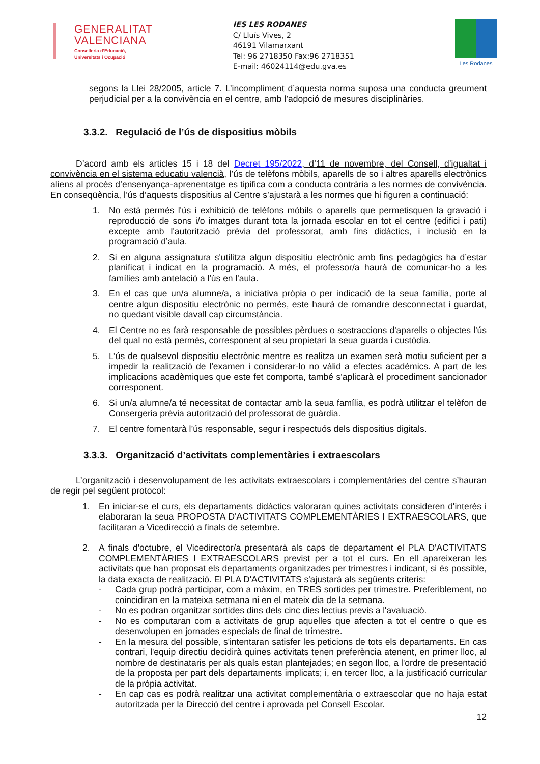GENERALITAT
VALENCIANA
Conselleria d’Educació,
Universitats i Ocupació
IES LES RODANES
C/ Lluís Vives, 2
46191 Vilamarxant
Tel: 96 2718350 Fax:96 2718351
E-mail: 46024114@edu.gva.es
Les Rodanes
segons la Llei 28/2005, article 7. L’incompliment d’aquesta norma suposa una conducta greument perjudicial per a la convivència en el centre, amb l’adopció de mesures disciplinàries.
3.3.2. Regulació de l’ús de dispositius mòbils
D’acord amb els articles 15 i 18 del Decret 195/2022, d’11 de novembre, del Consell, d’igualtat i convivència en el sistema educatiu valencià, l’ús de telèfons mòbils, aparells de so i altres aparells electrònics aliens al procés d’ensenyança-aprenentatge es tipifica com a conducta contrària a les normes de convivència. En conseqüència, l’ús d’aquests dispositius al Centre s’ajustarà a les normes que hi figuren a continuació:
1. No està permés l'ús i exhibició de telèfons mòbils o aparells que permetisquen la gravació i reproducció de sons i/o imatges durant tota la jornada escolar en tot el centre (edifici i pati) excepte amb l'autorització prèvia del professorat, amb fins didàctics, i inclusió en la programació d’aula.
2. Si en alguna assignatura s'utilitza algun dispositiu electrònic amb fins pedagògics ha d’estar planificat i indicat en la programació. A més, el professor/a haurà de comunicar-ho a les famílies amb antelació a l'ús en l'aula.
3. En el cas que un/a alumne/a, a iniciativa pròpia o per indicació de la seua família, porte al centre algun dispositiu electrònic no permés, este haurà de romandre desconnectat i guardat, no quedant visible davall cap circumstància.
4. El Centre no es farà responsable de possibles pèrdues o sostraccions d'aparells o objectes l'ús del qual no està permés, corresponent al seu propietari la seua guarda i custòdia.
5. L’ús de qualsevol dispositiu electrònic mentre es realitza un examen serà motiu suficient per a impedir la realització de l'examen i considerar-lo no vàlid a efectes acadèmics. A part de les implicacions acadèmiques que este fet comporta, també s'aplicarà el procediment sancionador corresponent.
6. Si un/a alumne/a té necessitat de contactar amb la seua família, es podrà utilitzar el telèfon de Consergeria prèvia autorització del professorat de guàrdia.
7. El centre fomentarà l’ús responsable, segur i respectuós dels dispositius digitals.
3.3.3. Organització d’activitats complementàries i extraescolars
L’organització i desenvolupament de les activitats extraescolars i complementàries del centre s’hauran de regir pel següent protocol:
1. En iniciar-se el curs, els departaments didàctics valoraran quines activitats consideren d'interés i elaboraran la seua PROPOSTA D'ACTIVITATS COMPLEMENTÀRIES I EXTRAESCOLARS, que facilitaran a Vicedirecció a finals de setembre.
2. A finals d'octubre, el Vicedirector/a presentarà als caps de departament el PLA D'ACTIVITATS COMPLEMENTÀRIES I EXTRAESCOLARS previst per a tot el curs. En ell apareixeran les activitats que han proposat els departaments organitzades per trimestres i indicant, si és possible, la data exacta de realització. El PLA D'ACTIVITATS s'ajustarà als següents criteris:
- Cada grup podrà participar, com a màxim, en TRES sortides per trimestre. Preferiblement, no coincidiran en la mateixa setmana ni en el mateix dia de la setmana.
- No es podran organitzar sortides dins dels cinc dies lectius previs a l'avaluació.
- No es computaran com a activitats de grup aquelles que afecten a tot el centre o que es desenvolupen en jornades especials de final de trimestre.
- En la mesura del possible, s'intentaran satisfer les peticions de tots els departaments. En cas contrari, l'equip directiu decidirà quines activitats tenen preferència atenent, en primer lloc, al nombre de destinataris per als quals estan plantejades; en segon lloc, a l'ordre de presentació de la proposta per part dels departaments implicats; i, en tercer lloc, a la justificació curricular de la pròpia activitat.
- En cap cas es podrà realitzar una activitat complementària o extraescolar que no haja estat autoritzada per la Direcció del centre i aprovada pel Consell Escolar.
12